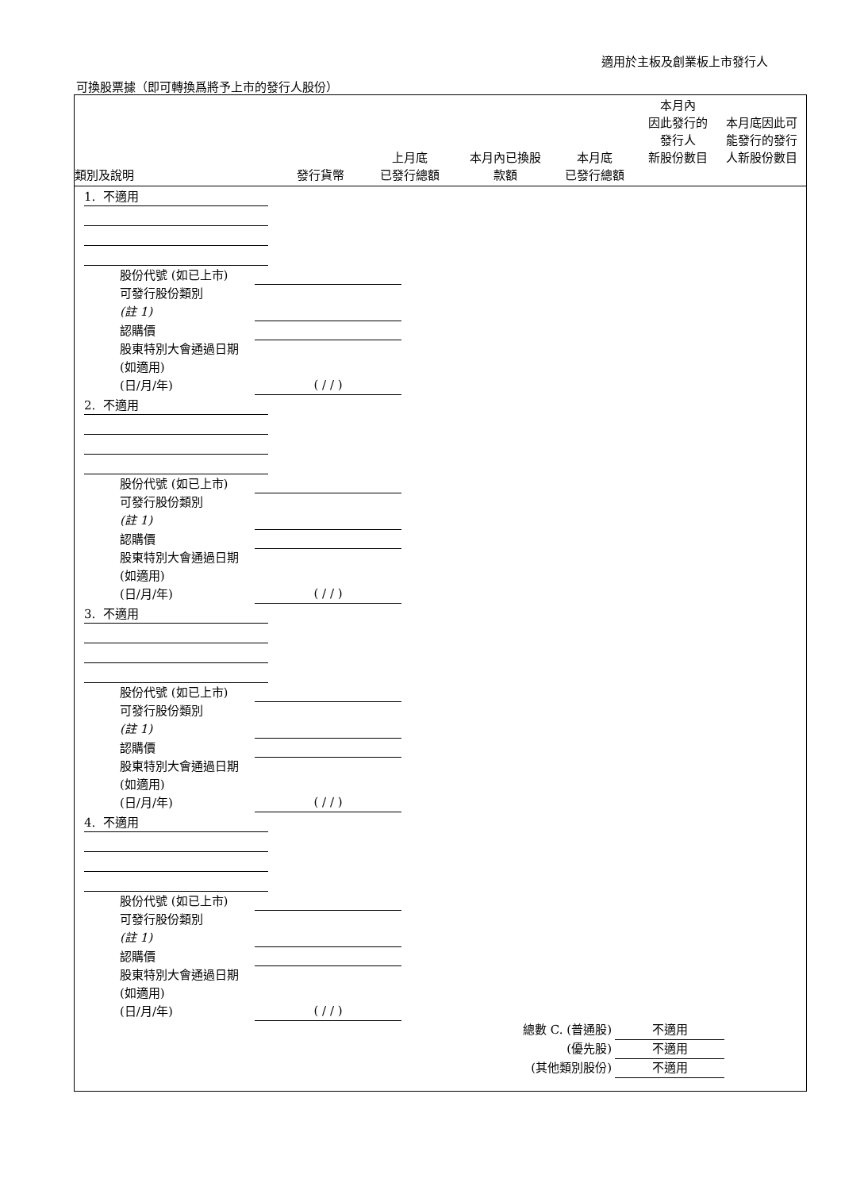適用於主板及創業板上市發行人
可換股票據（即可轉換爲將予上市的發行人股份）
| 類別及說明 | 發行貨幣 | 上月底 已發行總額 | 本月內已換股 款額 | 本月底 已發行總額 | 本月內 因此發行的 發行人 新股份數目 | 本月底因此可 能發行的發行 人新股份數目 |
| --- | --- | --- | --- | --- | --- | --- |
1. 不適用
股份代號 (如已上市)
可發行股份類別
(註 1)
認購價
股東特別大會通過日期 (如適用)
(日/月/年) ( / / )
2. 不適用
股份代號 (如已上市)
可發行股份類別
(註 1)
認購價
股東特別大會通過日期 (如適用)
(日/月/年) ( / / )
3. 不適用
股份代號 (如已上市)
可發行股份類別
(註 1)
認購價
股東特別大會通過日期 (如適用)
(日/月/年) ( / / )
4. 不適用
股份代號 (如已上市)
可發行股份類別
(註 1)
認購價
股東特別大會通過日期 (如適用)
(日/月/年) ( / / )
總數 C. (普通股) 不適用
(優先股) 不適用
(其他類別股份) 不適用